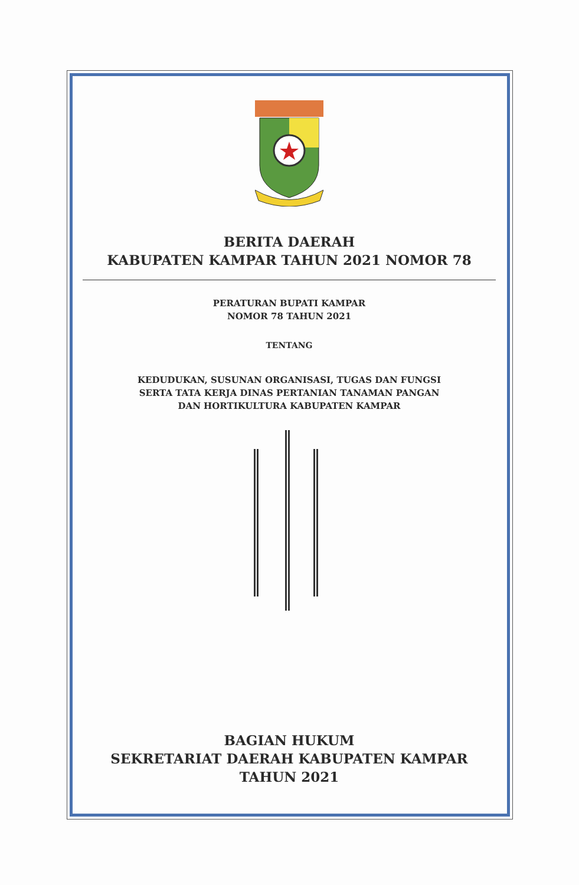BERITA DAERAH
KABUPATEN KAMPAR TAHUN 2021 NOMOR 78
PERATURAN BUPATI KAMPAR
NOMOR 78 TAHUN 2021
TENTANG
KEDUDUKAN, SUSUNAN ORGANISASI, TUGAS DAN FUNGSI
SERTA TATA KERJA DINAS PERTANIAN TANAMAN PANGAN
DAN HORTIKULTURA KABUPATEN KAMPAR
BAGIAN HUKUM
SEKRETARIAT DAERAH KABUPATEN KAMPAR
TAHUN 2021